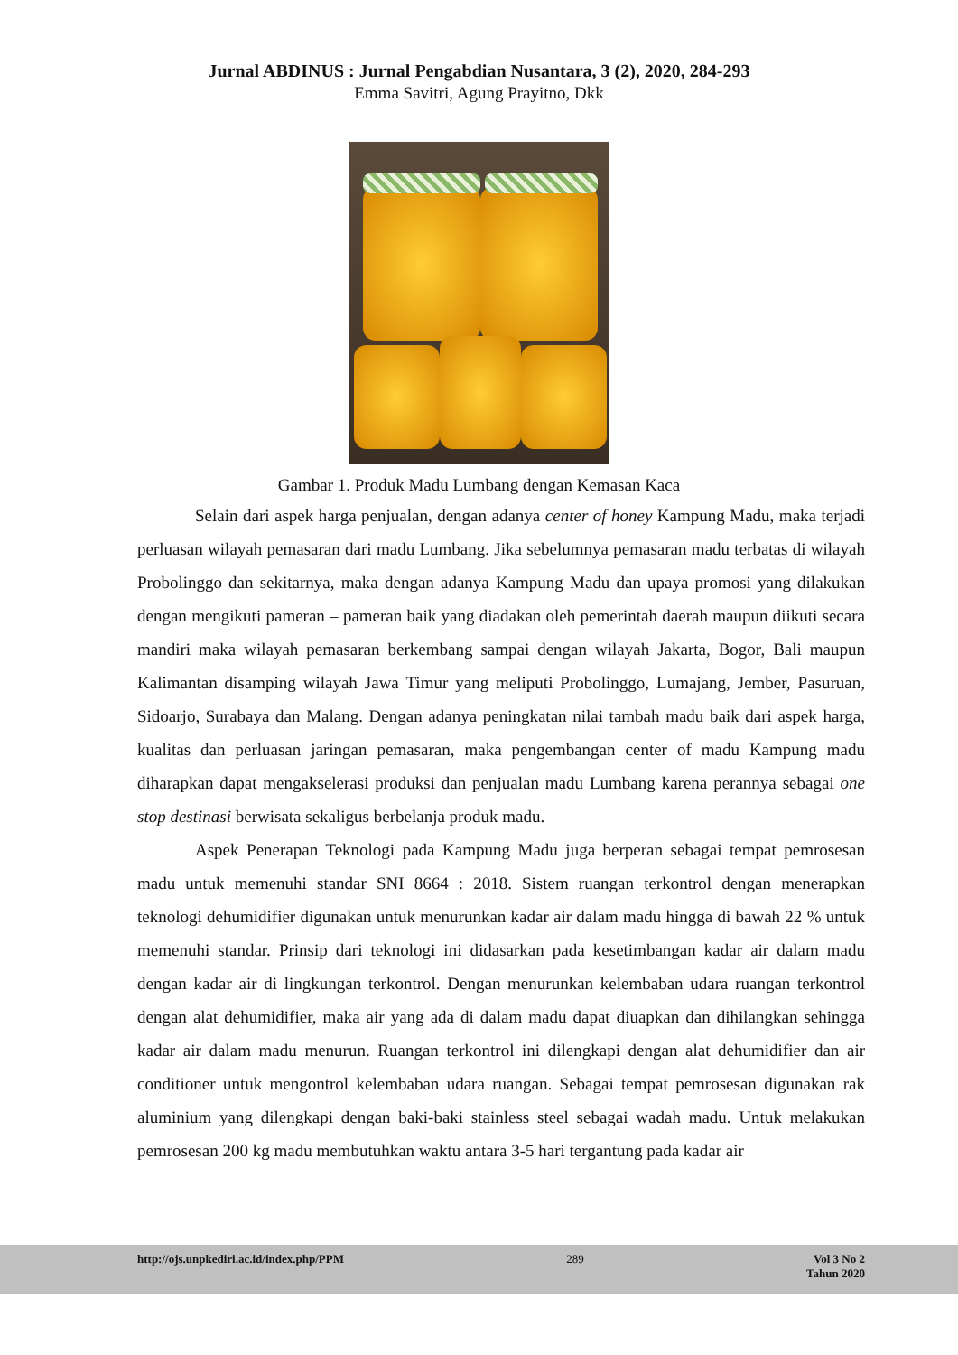Jurnal ABDINUS : Jurnal Pengabdian Nusantara, 3 (2), 2020, 284-293
Emma Savitri, Agung Prayitno, Dkk
Gambar 1. Produk Madu Lumbang dengan Kemasan Kaca
Selain dari aspek harga penjualan, dengan adanya center of honey Kampung Madu, maka terjadi perluasan wilayah pemasaran dari madu Lumbang. Jika sebelumnya pemasaran madu terbatas di wilayah Probolinggo dan sekitarnya, maka dengan adanya Kampung Madu dan upaya promosi yang dilakukan dengan mengikuti pameran – pameran baik yang diadakan oleh pemerintah daerah maupun diikuti secara mandiri maka wilayah pemasaran berkembang sampai dengan wilayah Jakarta, Bogor, Bali maupun Kalimantan disamping wilayah Jawa Timur yang meliputi Probolinggo, Lumajang, Jember, Pasuruan, Sidoarjo, Surabaya dan Malang. Dengan adanya peningkatan nilai tambah madu baik dari aspek harga, kualitas dan perluasan jaringan pemasaran, maka pengembangan center of madu Kampung madu diharapkan dapat mengakselerasi produksi dan penjualan madu Lumbang karena perannya sebagai one stop destinasi berwisata sekaligus berbelanja produk madu.
Aspek Penerapan Teknologi pada Kampung Madu juga berperan sebagai tempat pemrosesan madu untuk memenuhi standar SNI 8664 : 2018. Sistem ruangan terkontrol dengan menerapkan teknologi dehumidifier digunakan untuk menurunkan kadar air dalam madu hingga di bawah 22 % untuk memenuhi standar. Prinsip dari teknologi ini didasarkan pada kesetimbangan kadar air dalam madu dengan kadar air di lingkungan terkontrol. Dengan menurunkan kelembaban udara ruangan terkontrol dengan alat dehumidifier, maka air yang ada di dalam madu dapat diuapkan dan dihilangkan sehingga kadar air dalam madu menurun. Ruangan terkontrol ini dilengkapi dengan alat dehumidifier dan air conditioner untuk mengontrol kelembaban udara ruangan. Sebagai tempat pemrosesan digunakan rak aluminium yang dilengkapi dengan baki-baki stainless steel sebagai wadah madu. Untuk melakukan pemrosesan 200 kg madu membutuhkan waktu antara 3-5 hari tergantung pada kadar air
http://ojs.unpkediri.ac.id/index.php/PPM 289 Vol 3 No 2
Tahun 2020